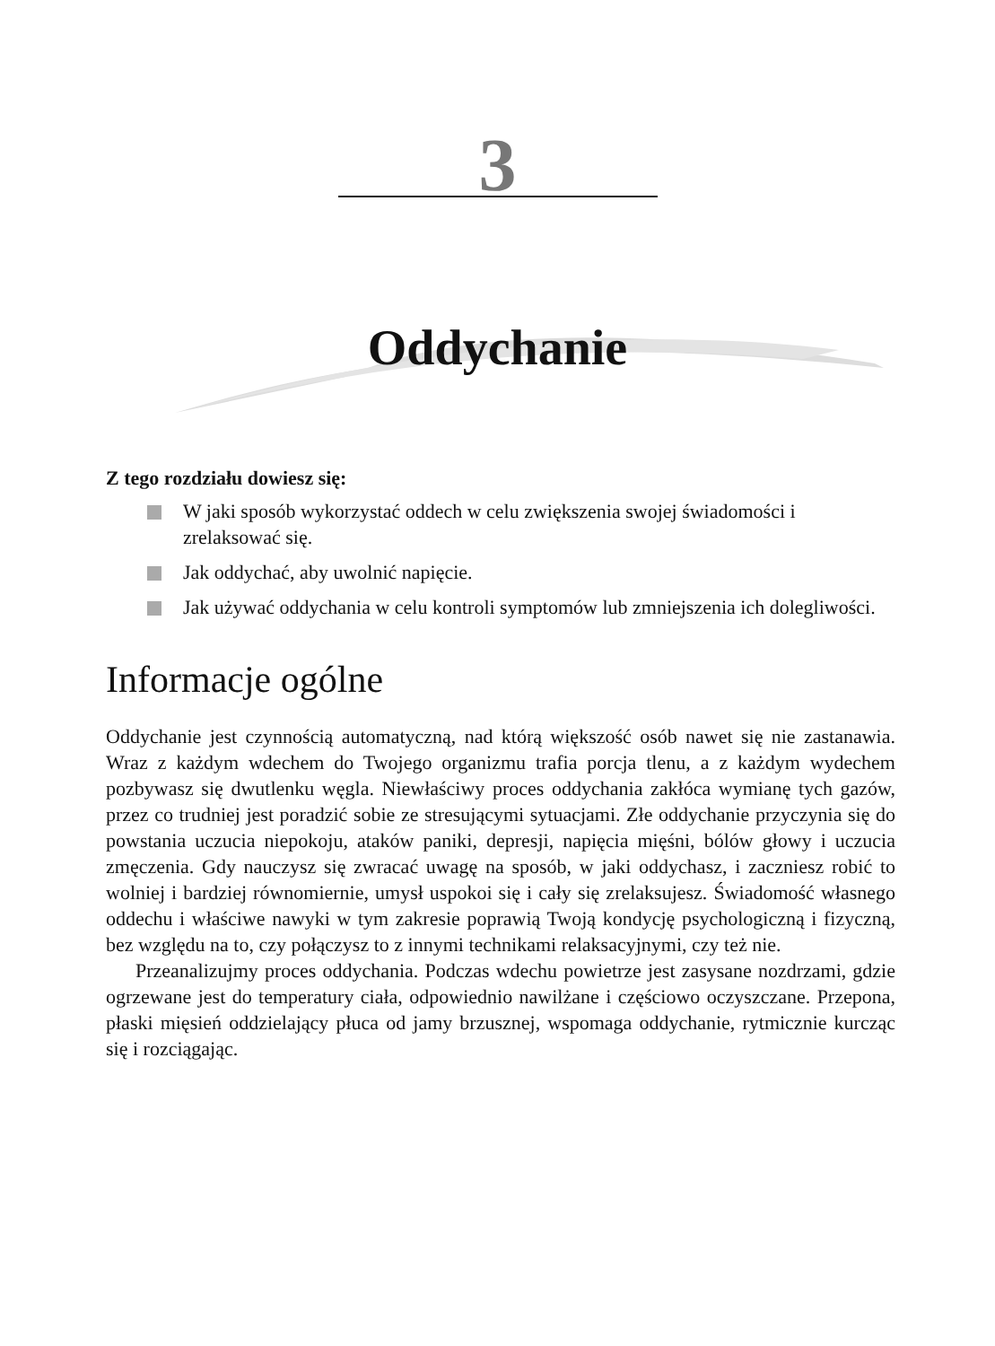3
Oddychanie
Z tego rozdziału dowiesz się:
W jaki sposób wykorzystać oddech w celu zwiększenia swojej świadomości i zrelaksować się.
Jak oddychać, aby uwolnić napięcie.
Jak używać oddychania w celu kontroli symptomów lub zmniejszenia ich dolegliwości.
Informacje ogólne
Oddychanie jest czynnością automatyczną, nad którą większość osób nawet się nie zastanawia. Wraz z każdym wdechem do Twojego organizmu trafia porcja tlenu, a z każdym wydechem pozbywasz się dwutlenku węgla. Niewłaściwy proces oddychania zakłóca wymianę tych gazów, przez co trudniej jest poradzić sobie ze stresującymi sytuacjami. Złe oddychanie przyczynia się do powstania uczucia niepokoju, ataków paniki, depresji, napięcia mięśni, bólów głowy i uczucia zmęczenia. Gdy nauczysz się zwracać uwagę na sposób, w jaki oddychasz, i zaczniesz robić to wolniej i bardziej równomiernie, umysł uspokoi się i cały się zrelaksujesz. Świadomość własnego oddechu i właściwe nawyki w tym zakresie poprawią Twoją kondycję psychologiczną i fizyczną, bez względu na to, czy połączysz to z innymi technikami relaksacyjnymi, czy też nie.
Przeanalizujmy proces oddychania. Podczas wdechu powietrze jest zasysane nozdrzami, gdzie ogrzewane jest do temperatury ciała, odpowiednio nawilżane i częściowo oczyszczane. Przepona, płaski mięsień oddzielający płuca od jamy brzusznej, wspomaga oddychanie, rytmicznie kurcząc się i rozciągając.